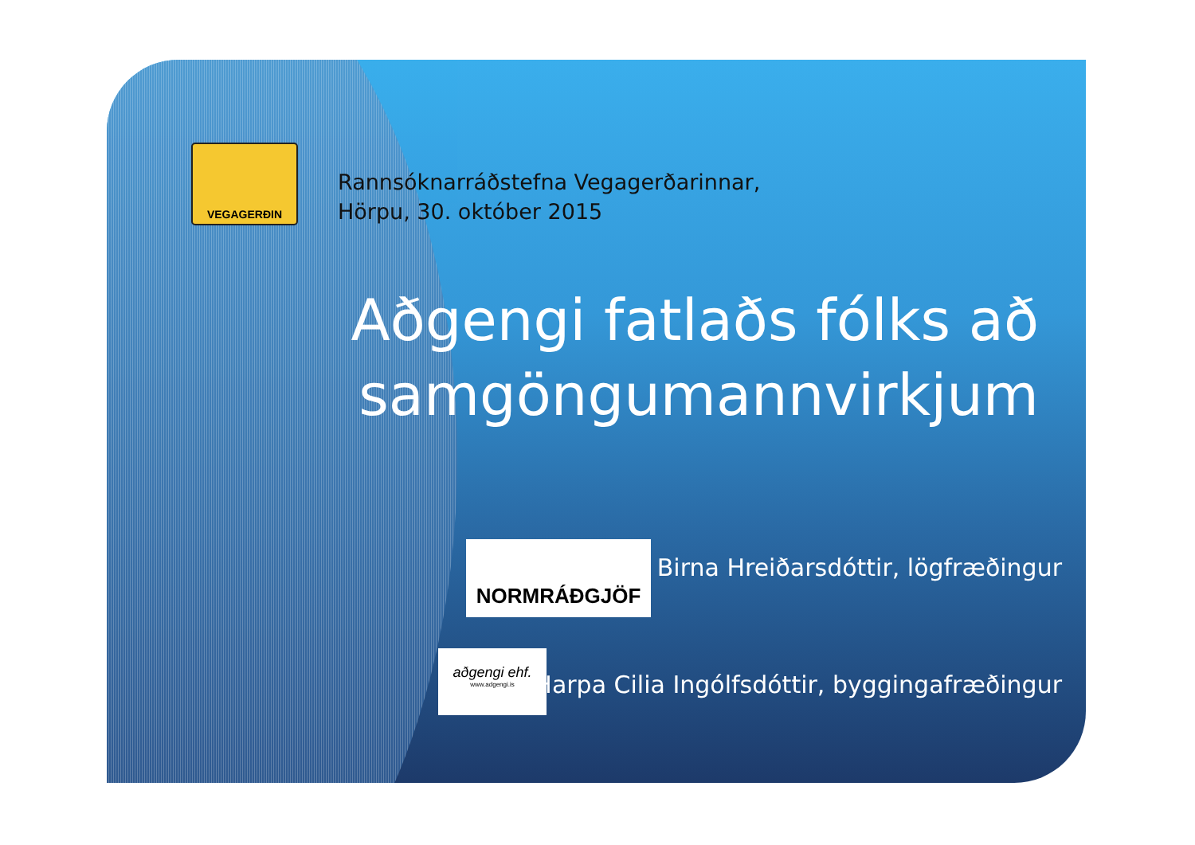VEGAGERÐIN
Rannsóknarráðstefna Vegagerðarinnar,
Hörpu, 30. október 2015
Aðgengi fatlaðs fólks að samgöngumannvirkjum
NORMRÁÐGJÖF
Birna Hreiðarsdóttir, lögfræðingur
aðgengi ehf.
www.adgengi.is
Harpa Cilia Ingólfsdóttir, byggingafræðingur